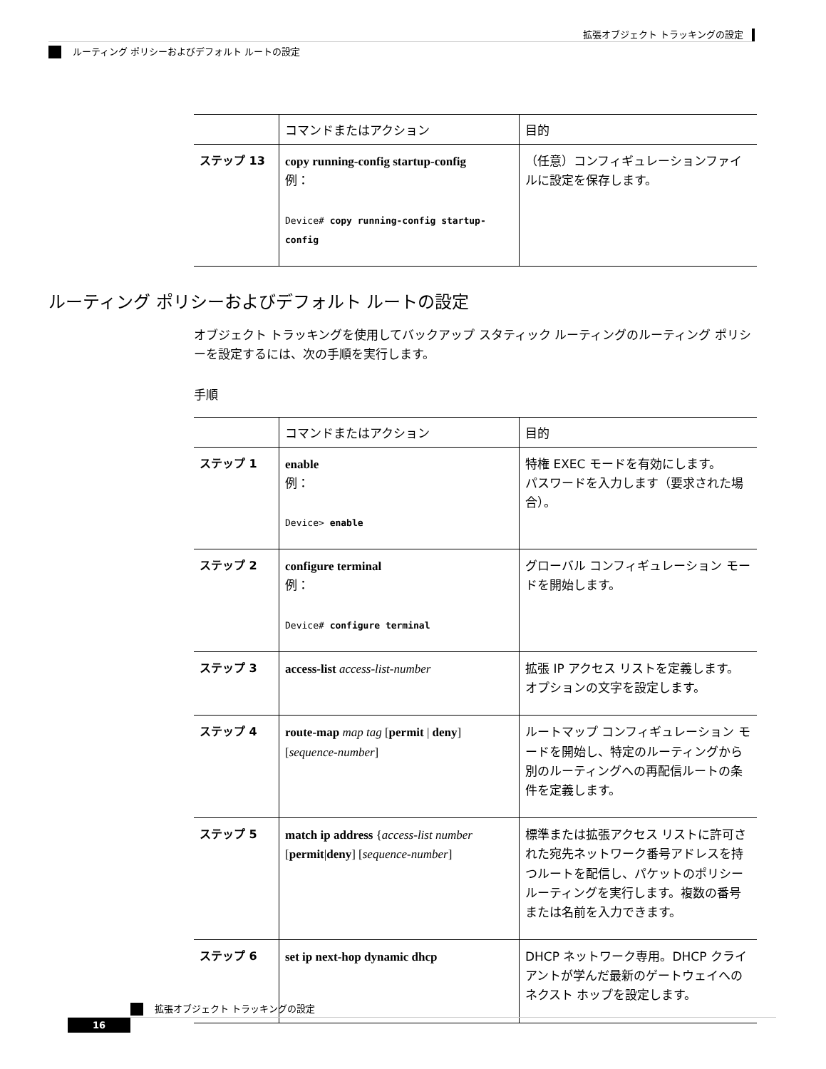拡張オブジェクト トラッキングの設定
ルーティング ポリシーおよびデフォルト ルートの設定
| | コマンドまたはアクション | 目的 |
| --- | --- | --- |
| ステップ 13 | copy running-config startup-config 例： Device# copy running-config startup-config | （任意）コンフィギュレーションファイルに設定を保存します。 |
ルーティング ポリシーおよびデフォルト ルートの設定
オブジェクト トラッキングを使用してバックアップ スタティック ルーティングのルーティング ポリシーを設定するには、次の手順を実行します。
手順
| | コマンドまたはアクション | 目的 |
| --- | --- | --- |
| ステップ 1 | enable 例： Device> enable | 特権 EXEC モードを有効にします。 パスワードを入力します（要求された場合）。 |
| ステップ 2 | configure terminal 例： Device# configure terminal | グローバル コンフィギュレーション モードを開始します。 |
| ステップ 3 | access-list access-list-number | 拡張 IP アクセス リストを定義します。オプションの文字を設定します。 |
| ステップ 4 | route-map map tag [ permit / deny ] [ sequence-number ] | ルートマップ コンフィギュレーション モードを開始し、特定のルーティングから別のルーティングへの再配信ルートの条件を定義します。 |
| ステップ 5 | match ip address { access-list number [ permit / deny ] [ sequence-number ] | 標準または拡張アクセス リストに許可された宛先ネットワーク番号アドレスを持つルートを配信し、パケットのポリシールーティングを実行します。複数の番号または名前を入力できます。 |
| ステップ 6 | set ip next-hop dynamic dhcp | DHCP ネットワーク専用。DHCP クライアントが学んだ最新のゲートウェイへのネクスト ホップを設定します。 |
拡張オブジェクト トラッキングの設定
16